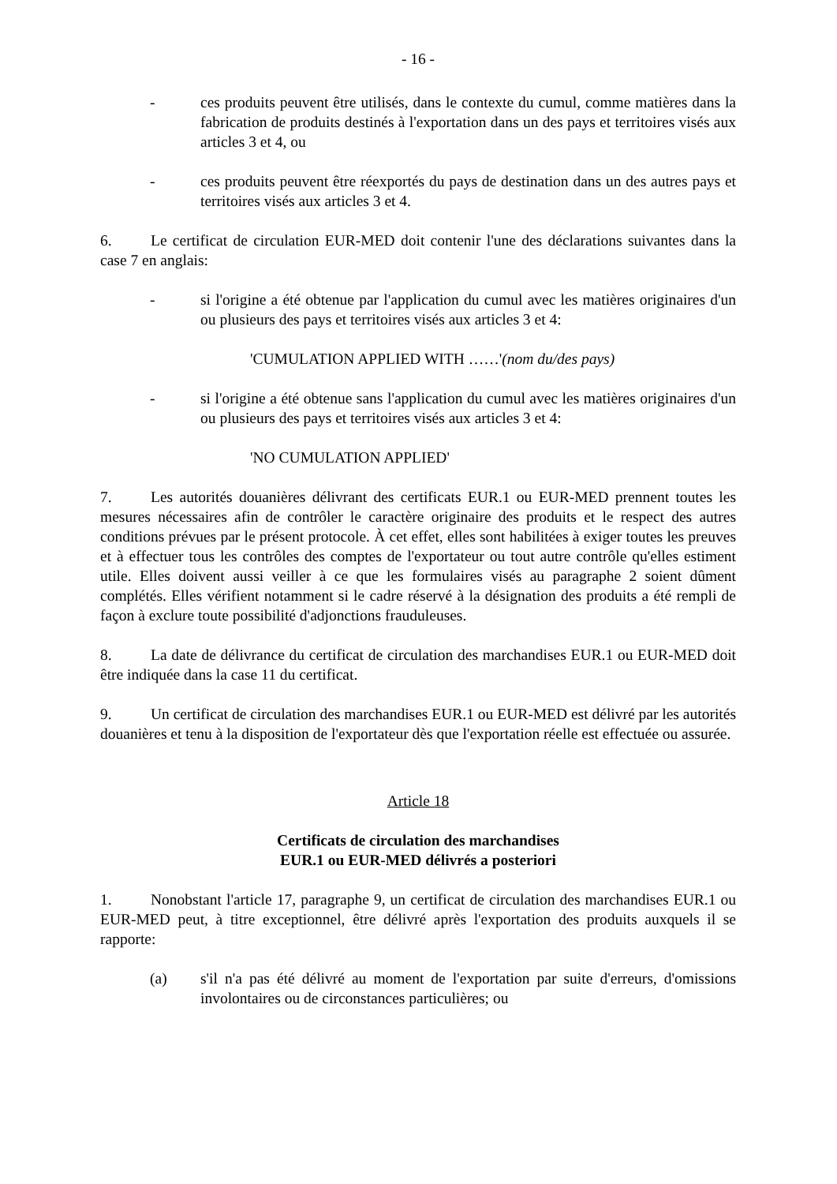- 16 -
- ces produits peuvent être utilisés, dans le contexte du cumul, comme matières dans la fabrication de produits destinés à l'exportation dans un des pays et territoires visés aux articles 3 et 4, ou
- ces produits peuvent être réexportés du pays de destination dans un des autres pays et territoires visés aux articles 3 et 4.
6. Le certificat de circulation EUR-MED doit contenir l'une des déclarations suivantes dans la case 7 en anglais:
- si l'origine a été obtenue par l'application du cumul avec les matières originaires d'un ou plusieurs des pays et territoires visés aux articles 3 et 4:
'CUMULATION APPLIED WITH ……'(nom du/des pays)
- si l'origine a été obtenue sans l'application du cumul avec les matières originaires d'un ou plusieurs des pays et territoires visés aux articles 3 et 4:
'NO CUMULATION APPLIED'
7. Les autorités douanières délivrant des certificats EUR.1 ou EUR-MED prennent toutes les mesures nécessaires afin de contrôler le caractère originaire des produits et le respect des autres conditions prévues par le présent protocole. À cet effet, elles sont habilitées à exiger toutes les preuves et à effectuer tous les contrôles des comptes de l'exportateur ou tout autre contrôle qu'elles estiment utile. Elles doivent aussi veiller à ce que les formulaires visés au paragraphe 2 soient dûment complétés. Elles vérifient notamment si le cadre réservé à la désignation des produits a été rempli de façon à exclure toute possibilité d'adjonctions frauduleuses.
8. La date de délivrance du certificat de circulation des marchandises EUR.1 ou EUR-MED doit être indiquée dans la case 11 du certificat.
9. Un certificat de circulation des marchandises EUR.1 ou EUR-MED est délivré par les autorités douanières et tenu à la disposition de l'exportateur dès que l'exportation réelle est effectuée ou assurée.
Article 18
Certificats de circulation des marchandises
EUR.1 ou EUR-MED délivrés a posteriori
1. Nonobstant l'article 17, paragraphe 9, un certificat de circulation des marchandises EUR.1 ou EUR-MED peut, à titre exceptionnel, être délivré après l'exportation des produits auxquels il se rapporte:
(a) s'il n'a pas été délivré au moment de l'exportation par suite d'erreurs, d'omissions involontaires ou de circonstances particulières; ou